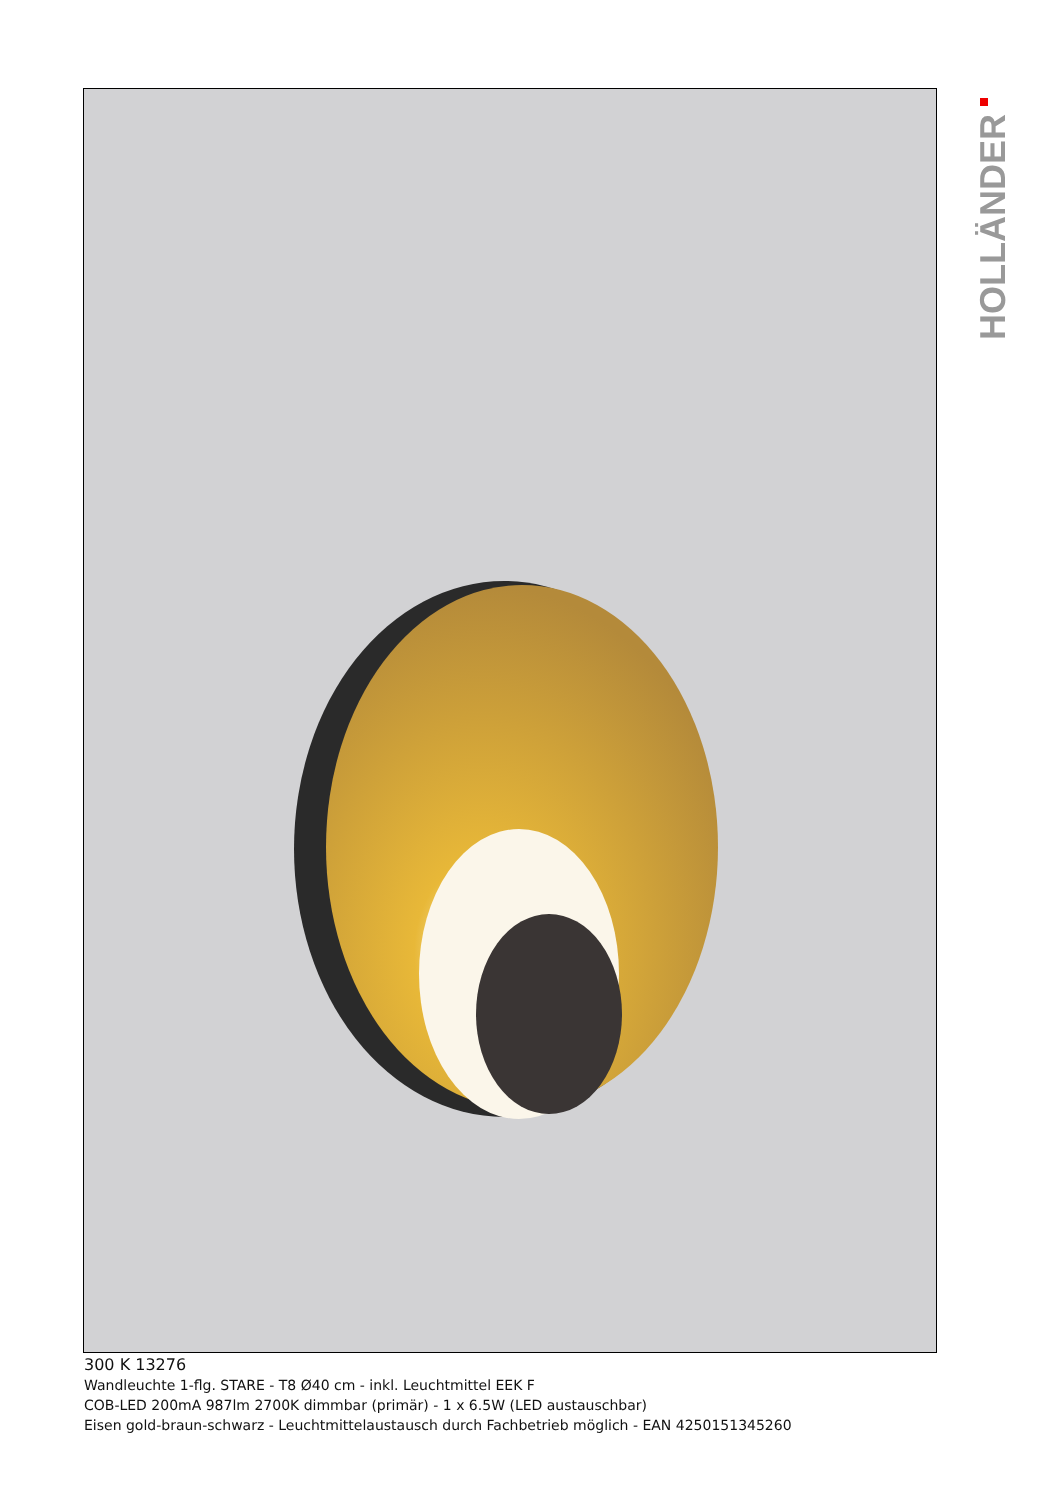HOLLÄNDER
300 K 13276
Wandleuchte 1-flg. STARE - T8 Ø40 cm - inkl. Leuchtmittel EEK F
COB-LED 200mA 987lm 2700K dimmbar (primär) - 1 x 6.5W (LED austauschbar)
Eisen gold-braun-schwarz - Leuchtmittelaustausch durch Fachbetrieb möglich - EAN 4250151345260